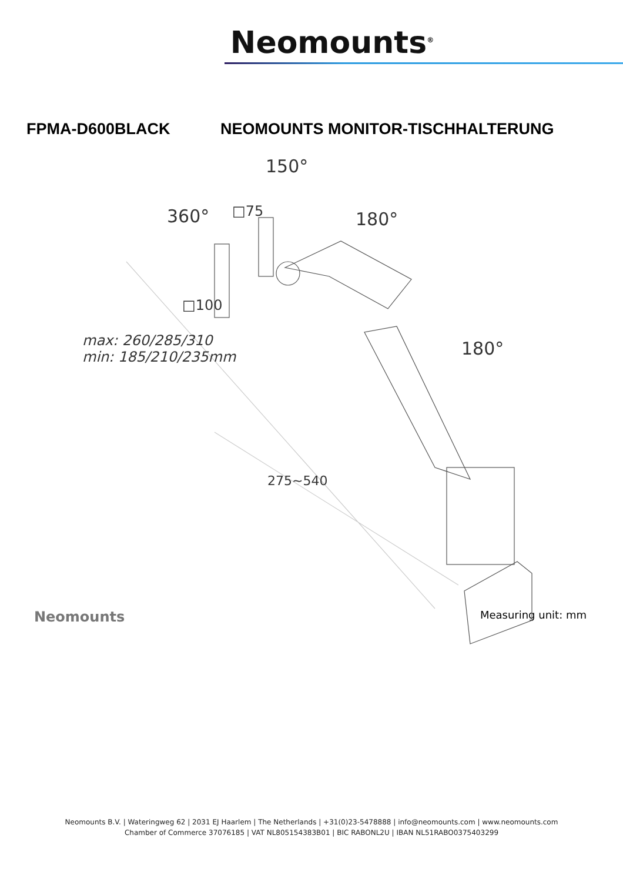Neomounts<sup>®</sup>
FPMA-D600BLACK NEOMOUNTS MONITOR-TISCHHALTERUNG
150°
360° □75 180°
180°
□100
max: 260/285/310
min: 185/210/235mm
275~540
Neomounts Measuring unit: mm
Neomounts B.V. | Wateringweg 62 | 2031 EJ Haarlem | The Netherlands | +31(0)23-5478888 | info@neomounts.com | www.neomounts.com
Chamber of Commerce 37076185 | VAT NL805154383B01 | BIC RABONL2U | IBAN NL51RABO0375403299